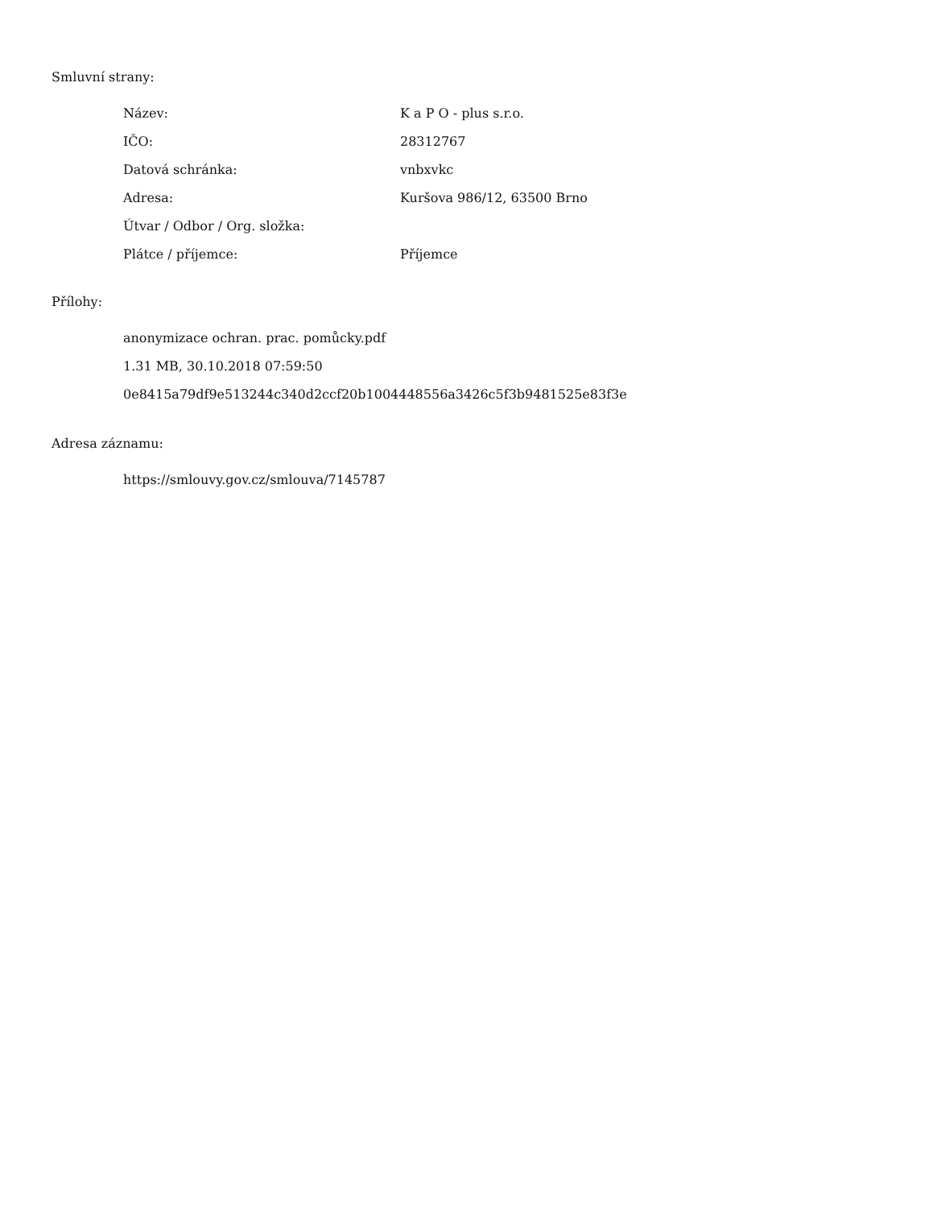Smluvní strany:
| Název: | K a P O - plus s.r.o. |
| IČO: | 28312767 |
| Datová schránka: | vnbxvkc |
| Adresa: | Kuršova 986/12, 63500 Brno |
| Útvar / Odbor / Org. složka: | |
| Plátce / příjemce: | Příjemce |
Přílohy:
anonymizace ochran. prac. pomůcky.pdf
1.31 MB, 30.10.2018 07:59:50
0e8415a79df9e513244c340d2ccf20b1004448556a3426c5f3b9481525e83f3e
Adresa záznamu:
https://smlouvy.gov.cz/smlouva/7145787